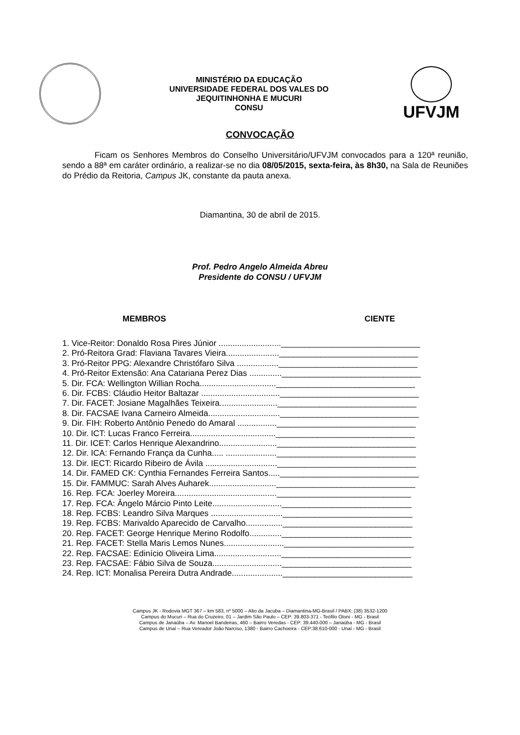MINISTÉRIO DA EDUCAÇÃO
UNIVERSIDADE FEDERAL DOS VALES DO
JEQUITINHONHA E MUCURI
CONSU
UFVJM
CONVOCAÇÃO
Ficam os Senhores Membros do Conselho Universitário/UFVJM convocados para a 120ª reunião, sendo a 88ª em caráter ordinário, a realizar-se no dia 08/05/2015, sexta-feira, às 8h30, na Sala de Reuniões do Prédio da Reitoria, Campus JK, constante da pauta anexa.
Diamantina, 30 de abril de 2015.
Prof. Pedro Angelo Almeida Abreu
Presidente do CONSU / UFVJM
MEMBROS CIENTE
1. Vice-Reitor: Donaldo Rosa Pires Júnior ...........................______________________________
2. Pró-Reitora Grad: Flaviana Tavares Vieira.......................______________________________
3. Pró-Reitor PPG: Alexandre Christófaro Silva ..................______________________________
4. Pró-Reitor Extensão: Ana Catariana Perez Dias ..............______________________________
5. Dir. FCA: Wellington Willian Rocha.................................______________________________
6. Dir. FCBS: Cláudio Heitor Baltazar ..................................______________________________
7. Dir. FACET: Josiane Magalhães Teixeira.........................______________________________
8. Dir. FACSAE Ivana Carneiro Almeida...............................______________________________
9. Dir. FIH: Roberto Antônio Penedo do Amaral .................______________________________
10. Dir. ICT: Lucas Franco Ferreira.....................................______________________________
11. Dir. ICET: Carlos Henrique Alexandrino.........................______________________________
12. Dir. ICA: Fernando França da Cunha..... ......................______________________________
13. Dir. IECT: Ricardo Ribeiro de Ávila ...............................______________________________
14. Dir. FAMED CK: Cynthia Fernandes Ferreira Santos.....______________________________
15. Dir. FAMMUC: Sarah Alves Auharek.............................______________________________
16. Rep. FCA: Joerley Moreira............................................_____________________________
17. Rep. FCA: Ângelo Márcio Pinto Leite..............................____________________________
18. Rep. FCBS: Leandro Silva Marques ...............................____________________________
19. Rep. FCBS: Marivaldo Aparecido de Carvalho................____________________________
20. Rep. FACET: George Henrique Merino Rodolfo..............____________________________
21. Rep. FACET: Stella Maris Lemos Nunes..........................____________________________
22. Rep. FACSAE: Edinício Oliveira Lima.............................____________________________
23. Rep. FACSAE: Fábio Silva de Souza..............................____________________________
24. Rep. ICT: Monalisa Pereira Dutra Andrade......................____________________________
Campus JK - Rodovia MGT 367 – km 583, nº 5000 – Alto da Jacuba – Diamantina-MG-Brasil / PABX: (38) 3532-1200
Campus do Mucuri – Rua do Cruzeiro, 01 – Jardim São Paulo – CEP: 39.803-371 - Teófilo Otoni - MG - Brasil
Campus de Janaúba – Av. Manoel Bandeiras, 460 – Bairro Veredas - CEP: 39.440-000 – Janaúba - MG - Brasil
Campus de Unaí – Rua Vereador João Narciso, 1380 - Bairro Cachoeira - CEP:38.610-000 - Unaí - MG - Brasil